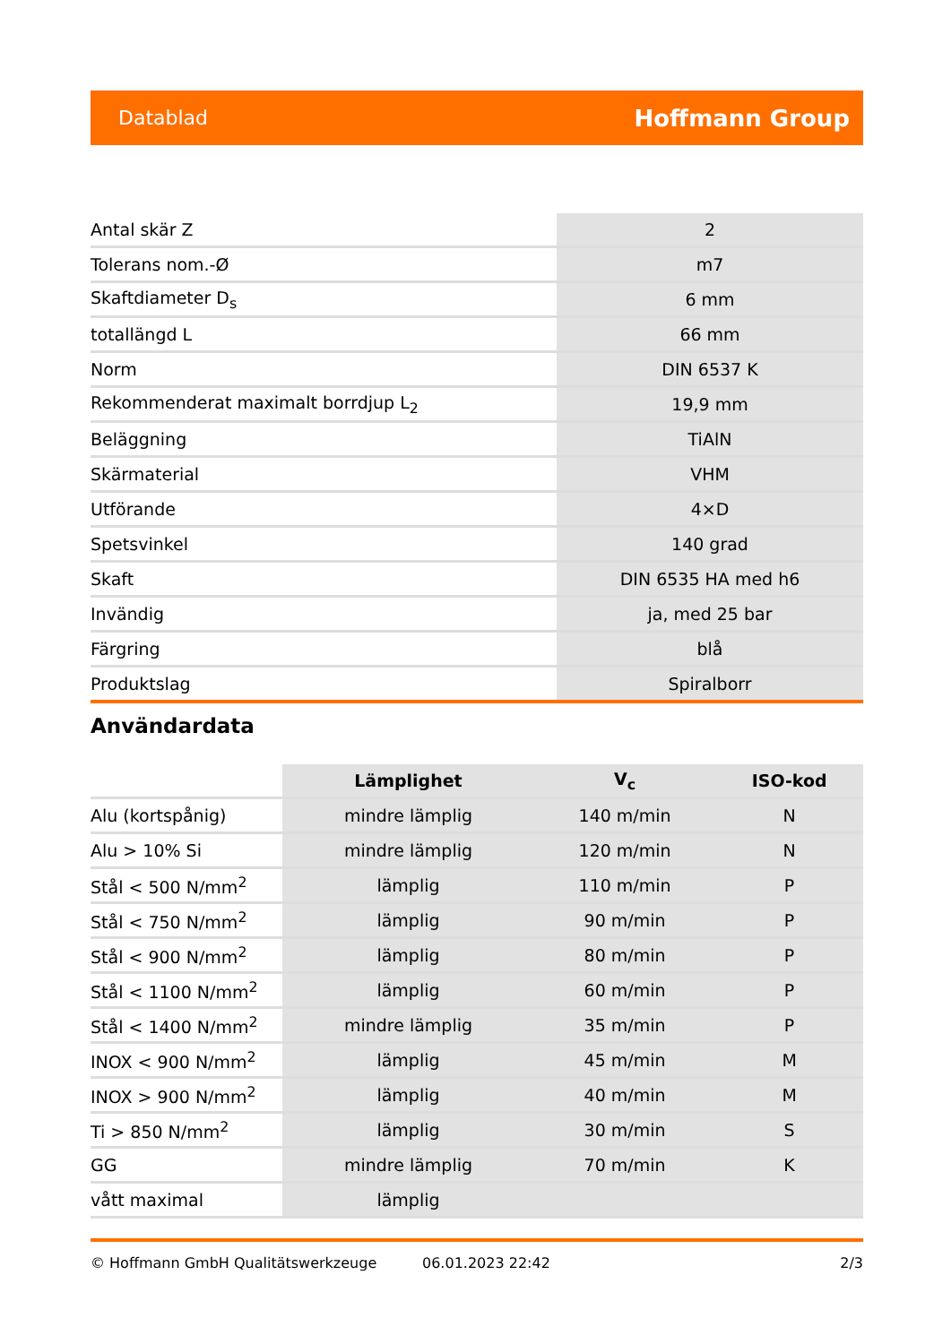Datablad Hoffmann Group
| Antal skär Z | 2 |
| Tolerans nom.-Ø | m7 |
| Skaftdiameter D<sub>s</sub> | 6 mm |
| totallängd L | 66 mm |
| Norm | DIN 6537 K |
| Rekommenderat maximalt borrdjup L<sub>2</sub> | 19,9 mm |
| Beläggning | TiAlN |
| Skärmaterial | VHM |
| Utförande | 4×D |
| Spetsvinkel | 140 grad |
| Skaft | DIN 6535 HA med h6 |
| Invändig | ja, med 25 bar |
| Färgring | blå |
| Produktslag | Spiralborr |
Användardata
| | Lämplighet | V<sub>c</sub> | ISO-kod |
| --- | --- | --- | --- |
| Alu (kortspånig) | mindre lämplig | 140 m/min | N |
| Alu > 10% Si | mindre lämplig | 120 m/min | N |
| Stål < 500 N/mm<sup>2</sup> | lämplig | 110 m/min | P |
| Stål < 750 N/mm<sup>2</sup> | lämplig | 90 m/min | P |
| Stål < 900 N/mm<sup>2</sup> | lämplig | 80 m/min | P |
| Stål < 1100 N/mm<sup>2</sup> | lämplig | 60 m/min | P |
| Stål < 1400 N/mm<sup>2</sup> | mindre lämplig | 35 m/min | P |
| INOX < 900 N/mm<sup>2</sup> | lämplig | 45 m/min | M |
| INOX > 900 N/mm<sup>2</sup> | lämplig | 40 m/min | M |
| Ti > 850 N/mm<sup>2</sup> | lämplig | 30 m/min | S |
| GG | mindre lämplig | 70 m/min | K |
| vått maximal | lämplig | | |
© Hoffmann GmbH Qualitätswerkzeuge 06.01.2023 22:42 2/3